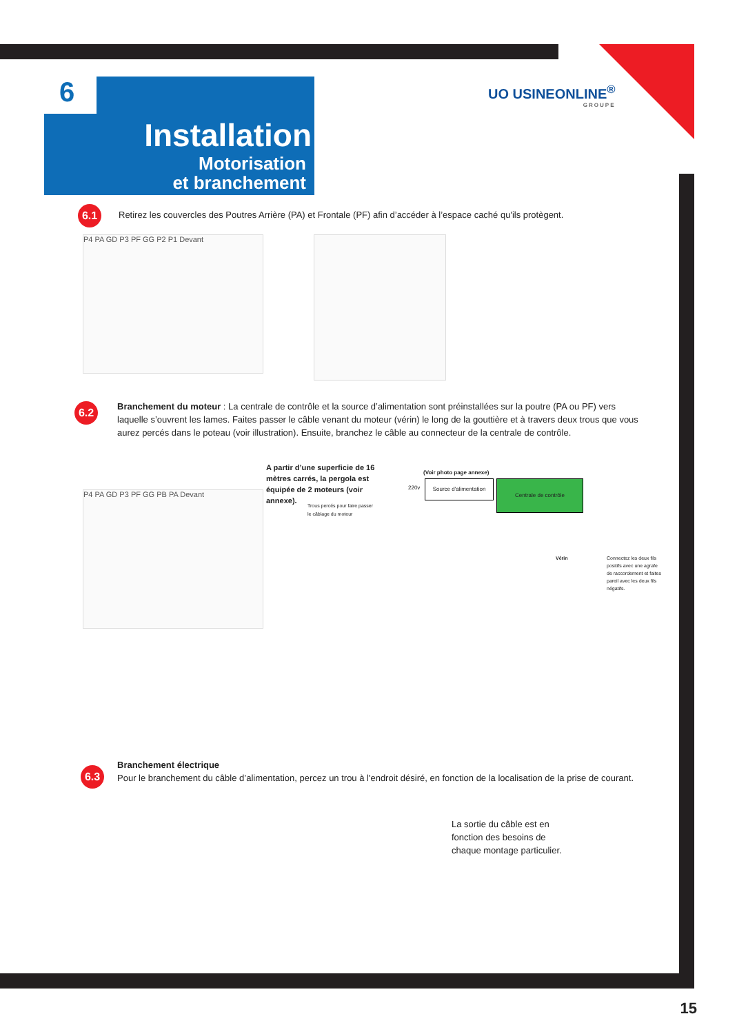Installation
Motorisation
et branchement
6 UO USINEONLINE<sup>®</sup>
GROUPE
6.1
Retirez les couvercles des Poutres Arrière (PA) et Frontale (PF) afin d’accéder à l’espace caché qu'ils protègent.
P4 PA GD P3 PF GG P2 P1 Devant
6.2
Branchement du moteur : La centrale de contrôle et la source d’alimentation sont préinstallées sur la poutre (PA ou PF) vers laquelle s’ouvrent les lames. Faites passer le câble venant du moteur (vérin) le long de la gouttière et à travers deux trous que vous aurez percés dans le poteau (voir illustration). Ensuite, branchez le câble au connecteur de la centrale de contrôle.
A partir d’une superficie de 16 mètres carrés, la pergola est équipée de 2 moteurs (voir annexe).
(Voir photo page annexe)
220v
Source d'alimentation
Centrale de contrôle
Trous percés pour faire passer
le câblage du moteur
P4 PA GD P3 PF GG PB PA Devant
Vérin
Connectez les deux fils positifs avec une agrafe de raccordement et faites pareil avec les deux fils négatifs.
Branchement électrique
Pour le branchement du câble d’alimentation, percez un trou à l'endroit désiré, en fonction de la localisation de la prise de courant.
6.3
La sortie du câble est en fonction des besoins de chaque montage particulier.
15